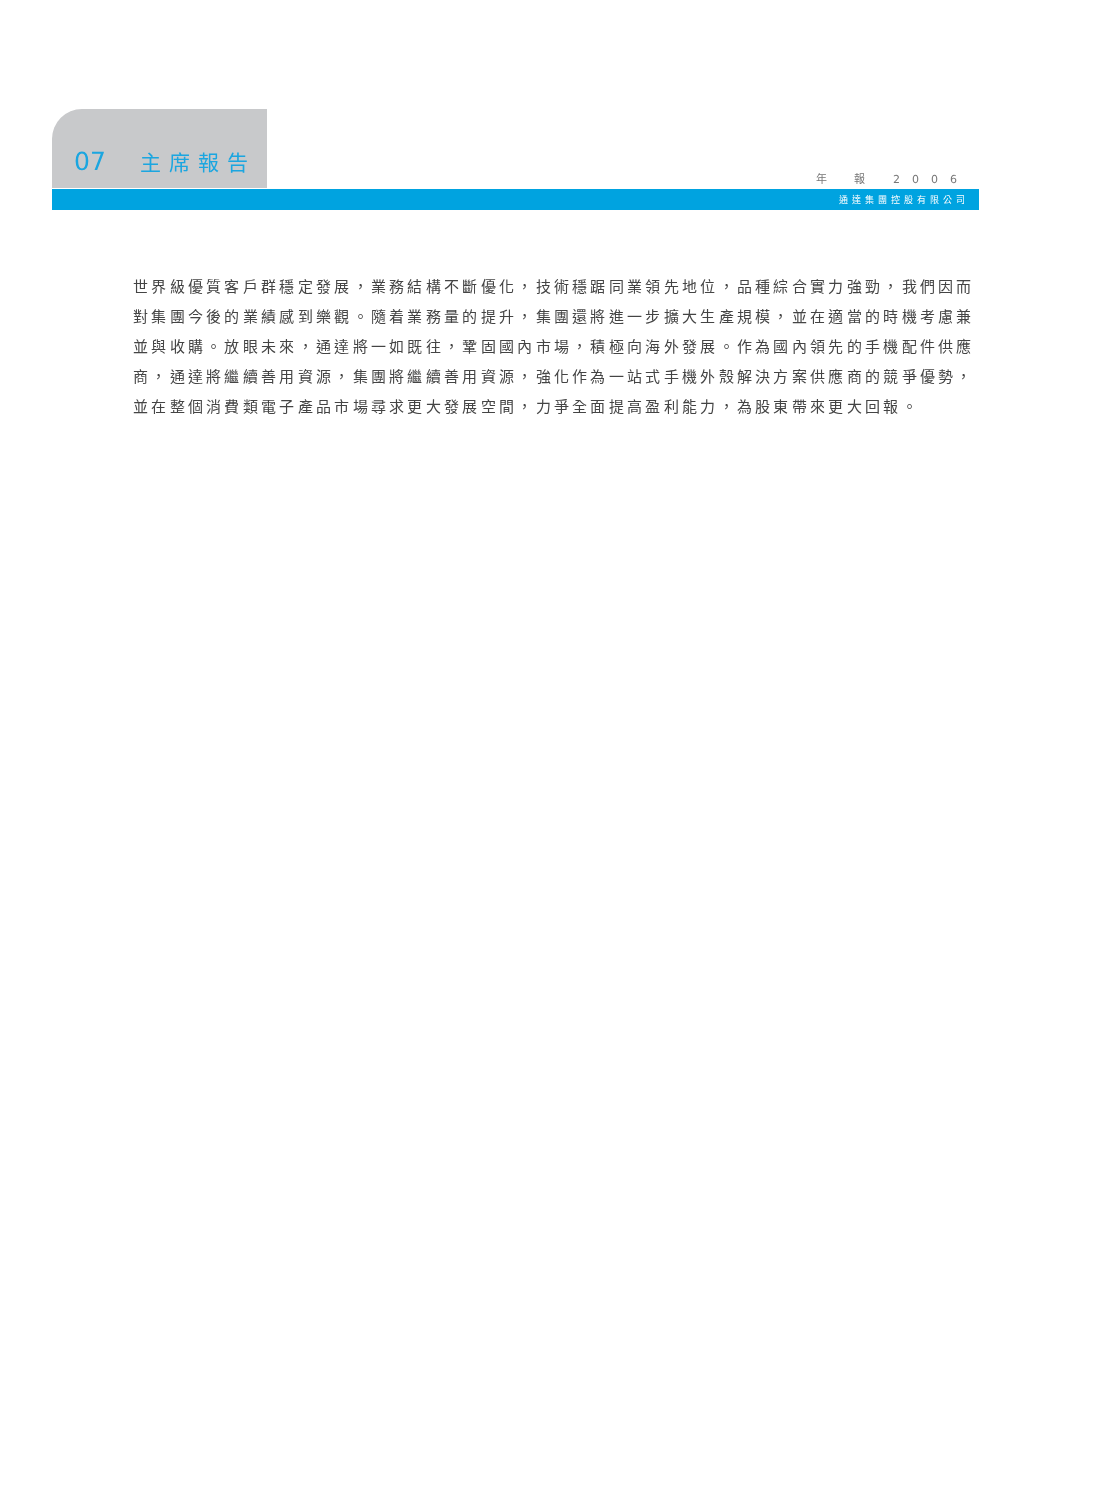07 主席報告
年 報 2006
通達集團控股有限公司
世界級優質客戶群穩定發展，業務結構不斷優化，技術穩踞同業領先地位，品種綜合實力強勁，我們因而
對集團今後的業績感到樂觀。隨着業務量的提升，集團還將進一步擴大生產規模，並在適當的時機考慮兼
並與收購。放眼未來，通達將一如既往，鞏固國內市場，積極向海外發展。作為國內領先的手機配件供應
商，通達將繼續善用資源，集團將繼續善用資源，強化作為一站式手機外殼解決方案供應商的競爭優勢，
並在整個消費類電子產品市場尋求更大發展空間，力爭全面提高盈利能力，為股東帶來更大回報。